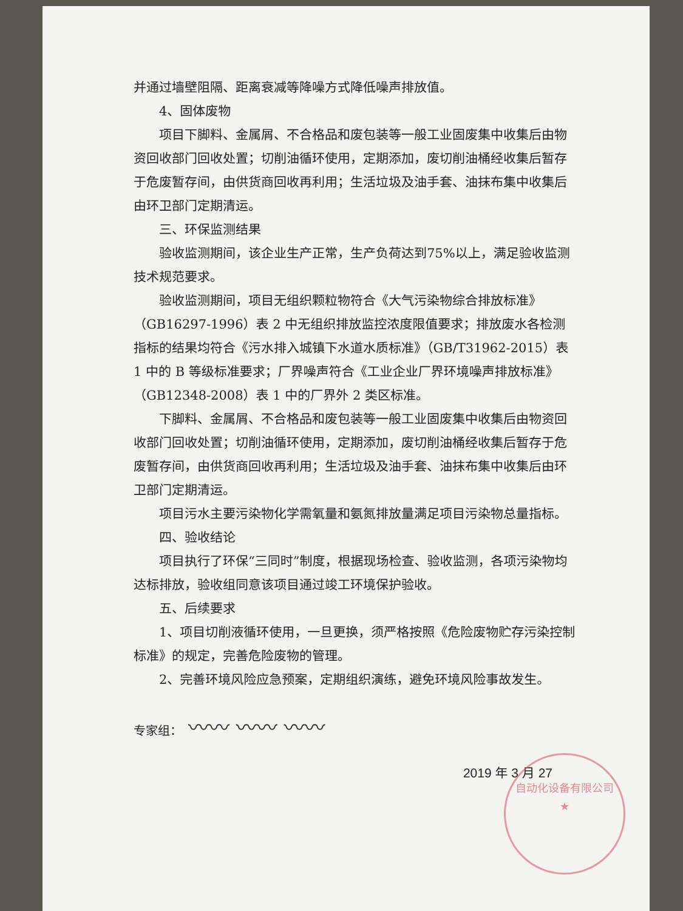并通过墙壁阻隔、距离衰减等降噪方式降低噪声排放值。
4、固体废物
项目下脚料、金属屑、不合格品和废包装等一般工业固废集中收集后由物资回收部门回收处置；切削油循环使用，定期添加，废切削油桶经收集后暂存于危废暂存间，由供货商回收再利用；生活垃圾及油手套、油抹布集中收集后由环卫部门定期清运。
三、环保监测结果
验收监测期间，该企业生产正常，生产负荷达到75%以上，满足验收监测技术规范要求。
验收监测期间，项目无组织颗粒物符合《大气污染物综合排放标准》（GB16297-1996）表 2 中无组织排放监控浓度限值要求；排放废水各检测指标的结果均符合《污水排入城镇下水道水质标准》（GB/T31962-2015）表 1 中的 B 等级标准要求；厂界噪声符合《工业企业厂界环境噪声排放标准》（GB12348-2008）表 1 中的厂界外 2 类区标准。
下脚料、金属屑、不合格品和废包装等一般工业固废集中收集后由物资回收部门回收处置；切削油循环使用，定期添加，废切削油桶经收集后暂存于危废暂存间，由供货商回收再利用；生活垃圾及油手套、油抹布集中收集后由环卫部门定期清运。
项目污水主要污染物化学需氧量和氨氮排放量满足项目污染物总量指标。
四、验收结论
项目执行了环保“三同时”制度，根据现场检查、验收监测，各项污染物均达标排放，验收组同意该项目通过竣工环境保护验收。
五、后续要求
1、项目切削液循环使用，一旦更换，须严格按照《危险废物贮存污染控制标准》的规定，完善危险废物的管理。
2、完善环境风险应急预案，定期组织演练，避免环境风险事故发生。
专家组： 〰〰 〰〰 〰〰
2019 年 3 月 27
自动化设备有限公司
★